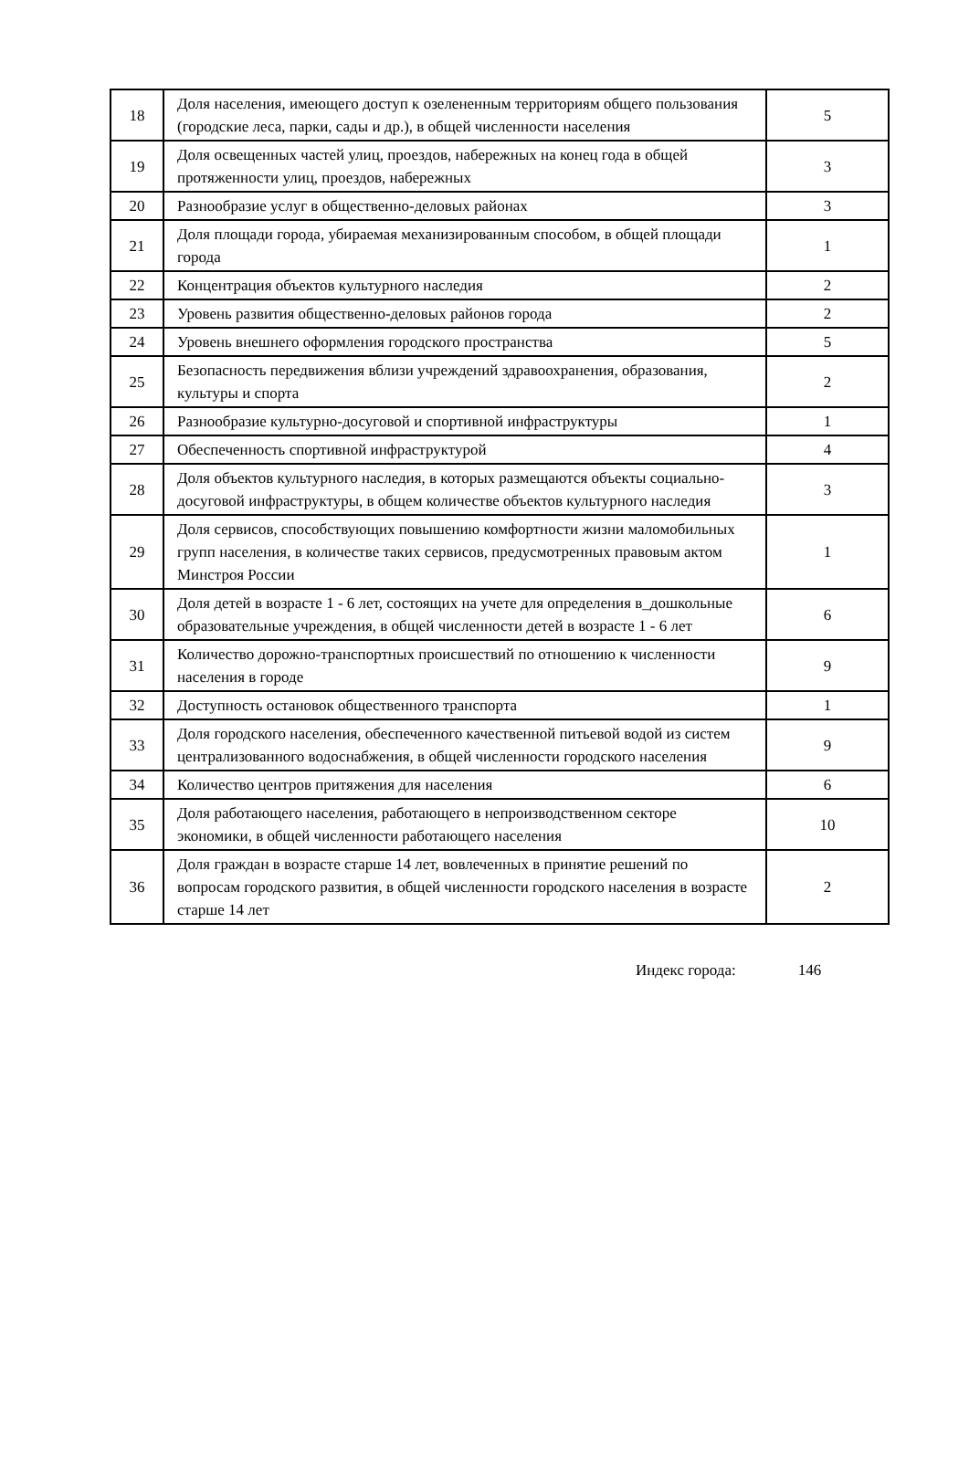| 18 | Доля населения, имеющего доступ к озелененным территориям общего пользования (городские леса, парки, сады и др.), в общей численности населения | 5 |
| 19 | Доля освещенных частей улиц, проездов, набережных на конец года в общей протяженности улиц, проездов, набережных | 3 |
| 20 | Разнообразие услуг в общественно-деловых районах | 3 |
| 21 | Доля площади города, убираемая механизированным способом, в общей площади города | 1 |
| 22 | Концентрация объектов культурного наследия | 2 |
| 23 | Уровень развития общественно-деловых районов города | 2 |
| 24 | Уровень внешнего оформления городского пространства | 5 |
| 25 | Безопасность передвижения вблизи учреждений здравоохранения, образования, культуры и спорта | 2 |
| 26 | Разнообразие культурно-досуговой и спортивной инфраструктуры | 1 |
| 27 | Обеспеченность спортивной инфраструктурой | 4 |
| 28 | Доля объектов культурного наследия, в которых размещаются объекты социально-досуговой инфраструктуры, в общем количестве объектов культурного наследия | 3 |
| 29 | Доля сервисов, способствующих повышению комфортности жизни маломобильных групп населения, в количестве таких сервисов, предусмотренных правовым актом Минстроя России | 1 |
| 30 | Доля детей в возрасте 1 - 6 лет, состоящих на учете для определения в_дошкольные образовательные учреждения, в общей численности детей в возрасте 1 - 6 лет | 6 |
| 31 | Количество дорожно-транспортных происшествий по отношению к численности населения в городе | 9 |
| 32 | Доступность остановок общественного транспорта | 1 |
| 33 | Доля городского населения, обеспеченного качественной питьевой водой из систем централизованного водоснабжения, в общей численности городского населения | 9 |
| 34 | Количество центров притяжения для населения | 6 |
| 35 | Доля работающего населения, работающего в непроизводственном секторе экономики, в общей численности работающего населения | 10 |
| 36 | Доля граждан в возрасте старше 14 лет, вовлеченных в принятие решений по вопросам городского развития, в общей численности городского населения в возрасте старше 14 лет | 2 |
Индекс города: 146